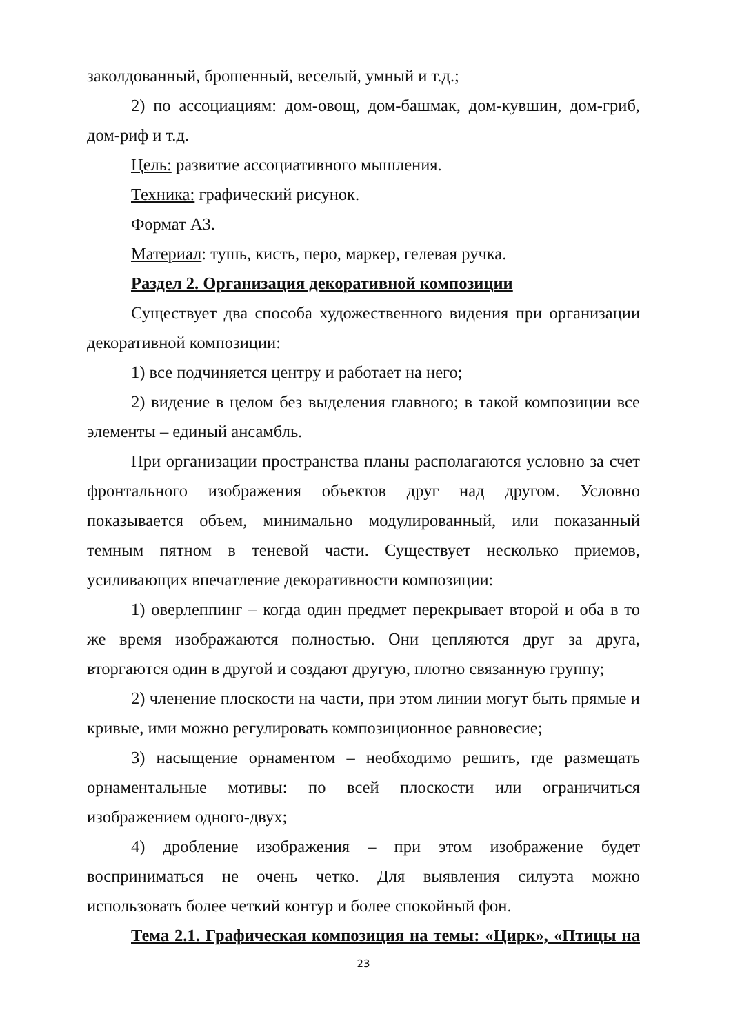заколдованный, брошенный, веселый, умный и т.д.;
2) по ассоциациям: дом-овощ, дом-башмак, дом-кувшин, дом-гриб, дом-риф и т.д.
Цель: развитие ассоциативного мышления.
Техника: графический рисунок.
Формат А3.
Материал: тушь, кисть, перо, маркер, гелевая ручка.
Раздел 2. Организация декоративной композиции
Существует два способа художественного видения при организации декоративной композиции:
1) все подчиняется центру и работает на него;
2) видение в целом без выделения главного; в такой композиции все элементы – единый ансамбль.
При организации пространства планы располагаются условно за счет фронтального изображения объектов друг над другом. Условно показывается объем, минимально модулированный, или показанный темным пятном в теневой части. Существует несколько приемов, усиливающих впечатление декоративности композиции:
1) оверлеппинг – когда один предмет перекрывает второй и оба в то же время изображаются полностью. Они цепляются друг за друга, вторгаются один в другой и создают другую, плотно связанную группу;
2) членение плоскости на части, при этом линии могут быть прямые и кривые, ими можно регулировать композиционное равновесие;
3) насыщение орнаментом – необходимо решить, где размещать орнаментальные мотивы: по всей плоскости или ограничиться изображением одного-двух;
4) дробление изображения – при этом изображение будет восприниматься не очень четко. Для выявления силуэта можно использовать более четкий контур и более спокойный фон.
Тема 2.1. Графическая композиция на темы: «Цирк», «Птицы на
23